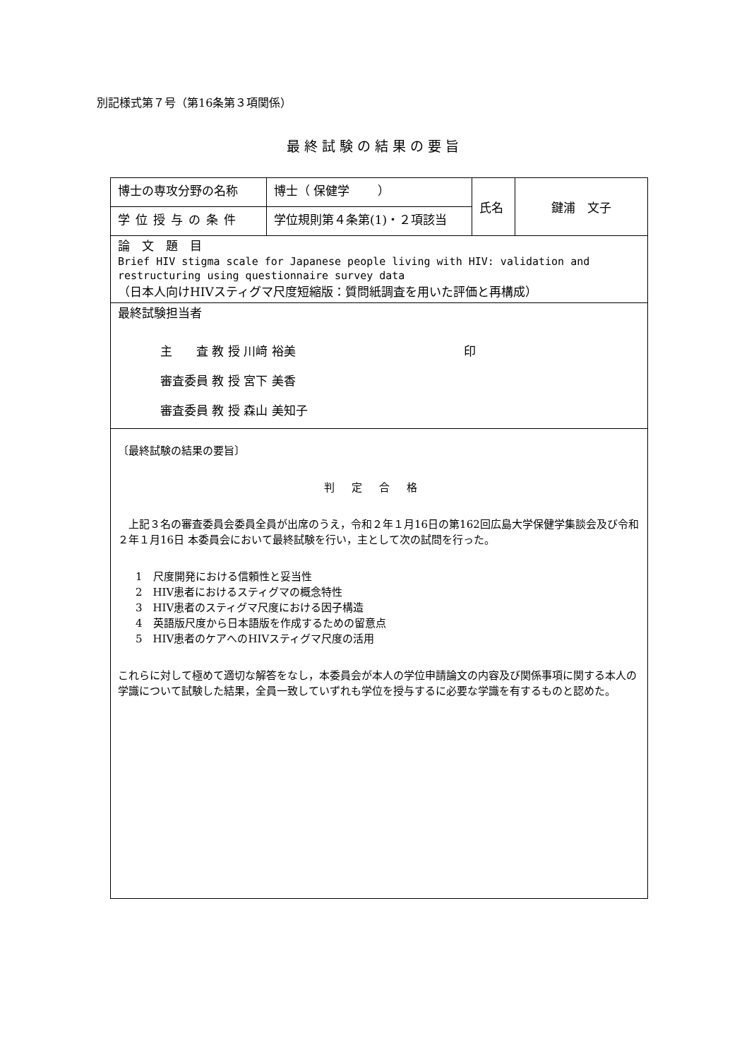別記様式第７号（第16条第３項関係）
最終試験の結果の要旨
| 博士の専攻分野の名称 | 博士（ 保健学 ） | 氏名 | 鍵浦 文子 |
| 学位授与の条件 | 学位規則第４条第(1)・２項該当 | | |
| 論 文 題 目 Brief HIV stigma scale for Japanese people living with HIV: validation and restructuring using questionnaire survey data （日本人向けHIVスティグマ尺度短縮版：質問紙調査を用いた評価と再構成） | | | |
| 最終試験担当者 主 査 教 授 川﨑 裕美 印 審査委員 教 授 宮下 美香 審査委員 教 授 森山 美知子 | | | |
| 〔最終試験の結果の要旨〕 判定合格 上記３名の審査委員会委員全員が出席のうえ，令和２年１月16日の第162回広島大学保健学集談会及び令和２年１月16日 本委員会において最終試験を行い，主として次の試問を行った。 1 尺度開発における信頼性と妥当性 2 HIV患者におけるスティグマの概念特性 3 HIV患者のスティグマ尺度における因子構造 4 英語版尺度から日本語版を作成するための留意点 5 HIV患者のケアへのHIVスティグマ尺度の活用 これらに対して極めて適切な解答をなし，本委員会が本人の学位申請論文の内容及び関係事項に関する本人の学識について試験した結果，全員一致していずれも学位を授与するに必要な学識を有するものと認めた。 | | | |